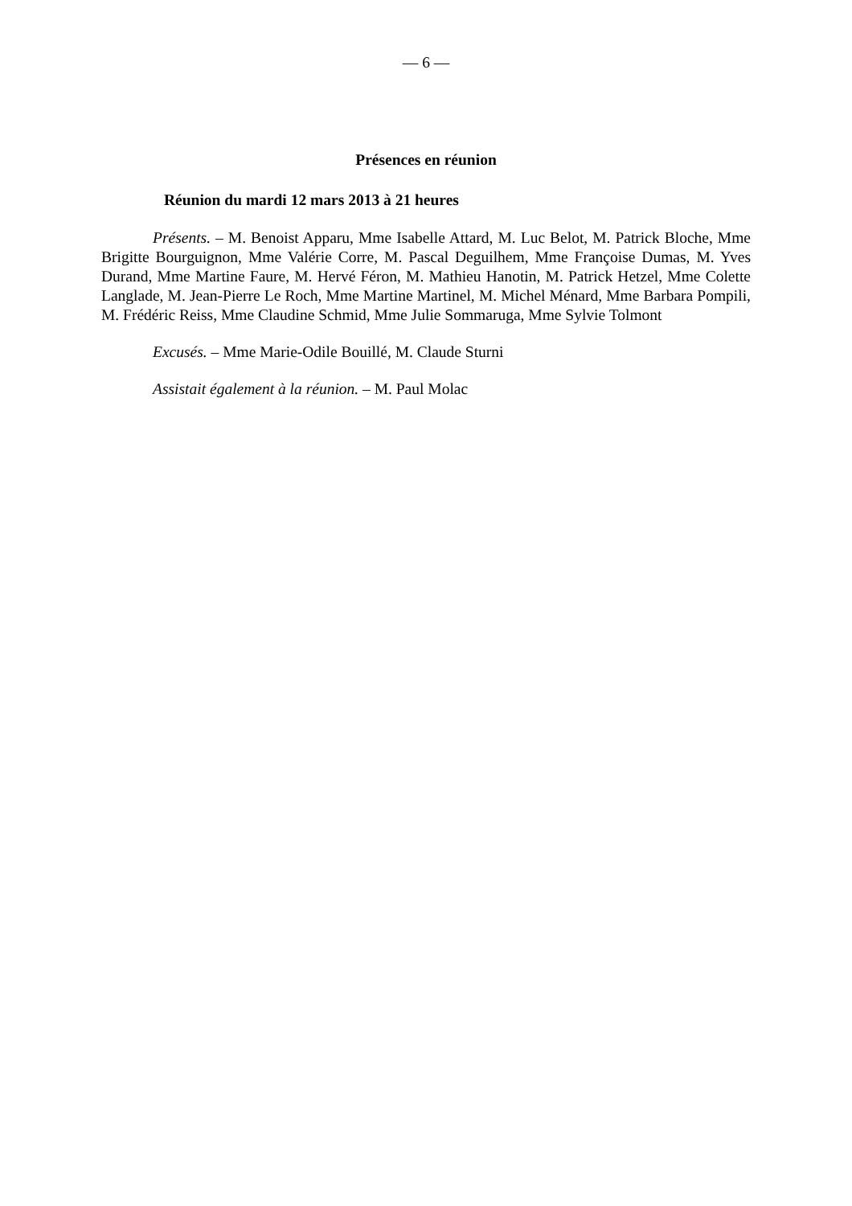— 6 —
Présences en réunion
Réunion du mardi 12 mars 2013 à 21 heures
Présents. – M. Benoist Apparu, Mme Isabelle Attard, M. Luc Belot, M. Patrick Bloche, Mme Brigitte Bourguignon, Mme Valérie Corre, M. Pascal Deguilhem, Mme Françoise Dumas, M. Yves Durand, Mme Martine Faure, M. Hervé Féron, M. Mathieu Hanotin, M. Patrick Hetzel, Mme Colette Langlade, M. Jean-Pierre Le Roch, Mme Martine Martinel, M. Michel Ménard, Mme Barbara Pompili, M. Frédéric Reiss, Mme Claudine Schmid, Mme Julie Sommaruga, Mme Sylvie Tolmont
Excusés. – Mme Marie-Odile Bouillé, M. Claude Sturni
Assistait également à la réunion. – M. Paul Molac